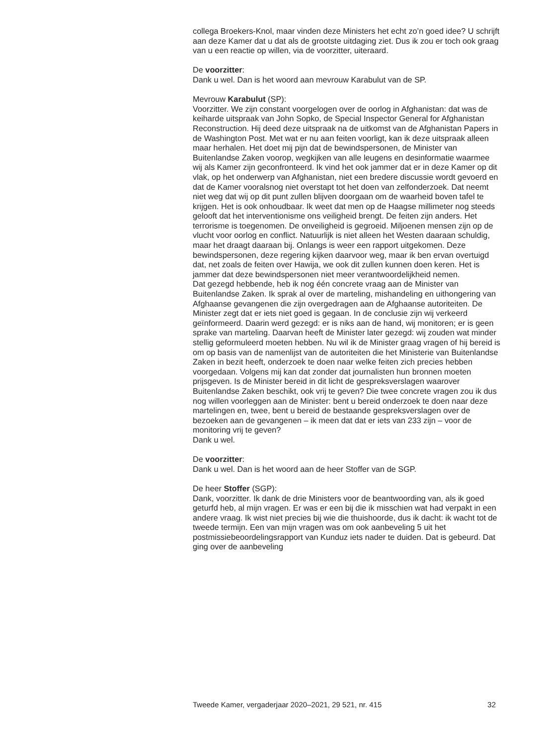collega Broekers-Knol, maar vinden deze Ministers het echt zo’n goed idee? U schrijft aan deze Kamer dat u dat als de grootste uitdaging ziet. Dus ik zou er toch ook graag van u een reactie op willen, via de voorzitter, uiteraard.
De voorzitter:
Dank u wel. Dan is het woord aan mevrouw Karabulut van de SP.
Mevrouw Karabulut (SP):
Voorzitter. We zijn constant voorgelogen over de oorlog in Afghanistan: dat was de keiharde uitspraak van John Sopko, de Special Inspector General for Afghanistan Reconstruction. Hij deed deze uitspraak na de uitkomst van de Afghanistan Papers in de Washington Post. Met wat er nu aan feiten voorligt, kan ik deze uitspraak alleen maar herhalen. Het doet mij pijn dat de bewindspersonen, de Minister van Buitenlandse Zaken voorop, wegkijken van alle leugens en desinformatie waarmee wij als Kamer zijn geconfronteerd. Ik vind het ook jammer dat er in deze Kamer op dit vlak, op het onderwerp van Afghanistan, niet een bredere discussie wordt gevoerd en dat de Kamer vooralsnog niet overstapt tot het doen van zelfonderzoek. Dat neemt niet weg dat wij op dit punt zullen blijven doorgaan om de waarheid boven tafel te krijgen. Het is ook onhoudbaar. Ik weet dat men op de Haagse millimeter nog steeds gelooft dat het interventionisme ons veiligheid brengt. De feiten zijn anders. Het terrorisme is toegenomen. De onveiligheid is gegroeid. Miljoenen mensen zijn op de vlucht voor oorlog en conflict. Natuurlijk is niet alleen het Westen daaraan schuldig, maar het draagt daaraan bij. Onlangs is weer een rapport uitgekomen. Deze bewindspersonen, deze regering kijken daarvoor weg, maar ik ben ervan overtuigd dat, net zoals de feiten over Hawija, we ook dit zullen kunnen doen keren. Het is jammer dat deze bewindspersonen niet meer verantwoordelijkheid nemen.
Dat gezegd hebbende, heb ik nog één concrete vraag aan de Minister van Buitenlandse Zaken. Ik sprak al over de marteling, mishandeling en uithongering van Afghaanse gevangenen die zijn overgedragen aan de Afghaanse autoriteiten. De Minister zegt dat er iets niet goed is gegaan. In de conclusie zijn wij verkeerd geïnformeerd. Daarin werd gezegd: er is niks aan de hand, wij monitoren; er is geen sprake van marteling. Daarvan heeft de Minister later gezegd: wij zouden wat minder stellig geformuleerd moeten hebben. Nu wil ik de Minister graag vragen of hij bereid is om op basis van de namenlijst van de autoriteiten die het Ministerie van Buitenlandse Zaken in bezit heeft, onderzoek te doen naar welke feiten zich precies hebben voorgedaan. Volgens mij kan dat zonder dat journalisten hun bronnen moeten prijsgeven. Is de Minister bereid in dit licht de gespreksverslagen waarover Buitenlandse Zaken beschikt, ook vrij te geven? Die twee concrete vragen zou ik dus nog willen voorleggen aan de Minister: bent u bereid onderzoek te doen naar deze martelingen en, twee, bent u bereid de bestaande gespreksverslagen over de bezoeken aan de gevangenen – ik meen dat dat er iets van 233 zijn – voor de monitoring vrij te geven?
Dank u wel.
De voorzitter:
Dank u wel. Dan is het woord aan de heer Stoffer van de SGP.
De heer Stoffer (SGP):
Dank, voorzitter. Ik dank de drie Ministers voor de beantwoording van, als ik goed geturfd heb, al mijn vragen. Er was er een bij die ik misschien wat had verpakt in een andere vraag. Ik wist niet precies bij wie die thuishoorde, dus ik dacht: ik wacht tot de tweede termijn. Een van mijn vragen was om ook aanbeveling 5 uit het postmissiebeoordelingsrapport van Kunduz iets nader te duiden. Dat is gebeurd. Dat ging over de aanbeveling
Tweede Kamer, vergaderjaar 2020–2021, 29 521, nr. 415 32